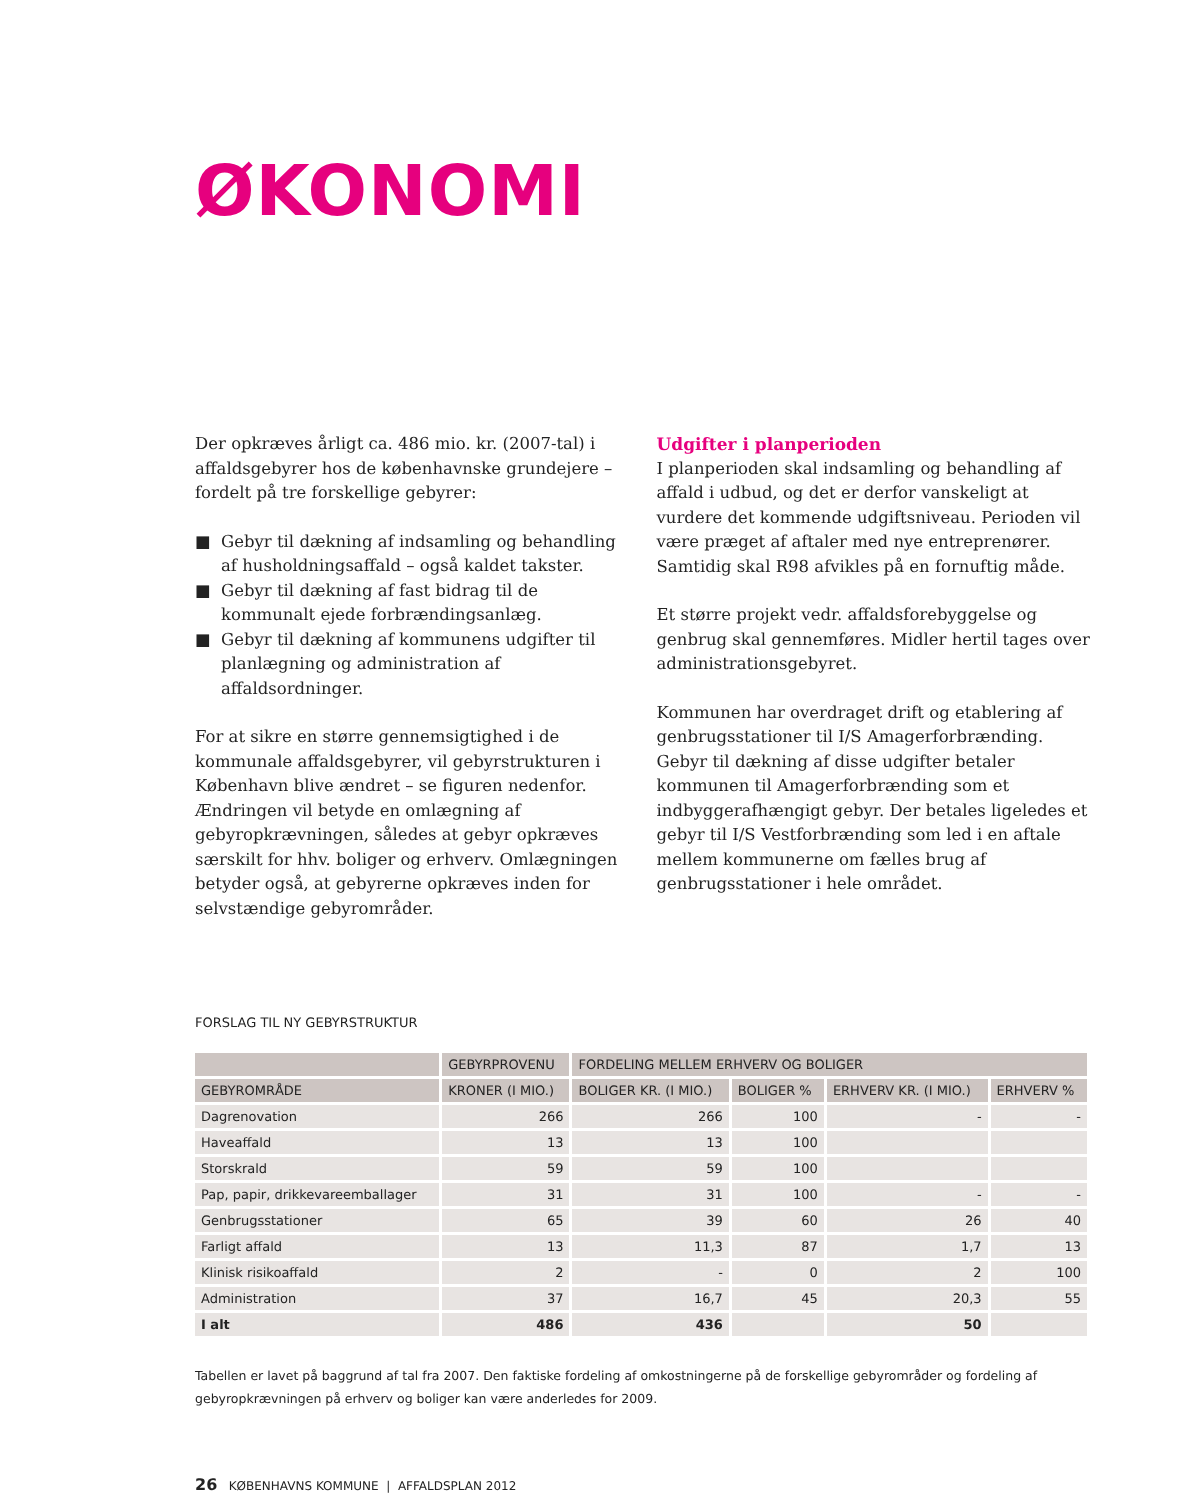ØKONOMI
Der opkræves årligt ca. 486 mio. kr. (2007-tal) i affaldsgebyrer hos de københavnske grundejere – fordelt på tre forskellige gebyrer:
■ Gebyr til dækning af indsamling og behandling af husholdningsaffald – også kaldet takster.
■ Gebyr til dækning af fast bidrag til de kommunalt ejede forbrændingsanlæg.
■ Gebyr til dækning af kommunens udgifter til planlægning og administration af affaldsordninger.
For at sikre en større gennemsigtighed i de kommunale affaldsgebyrer, vil gebyrstrukturen i København blive ændret – se figuren nedenfor. Ændringen vil betyde en omlægning af gebyropkrævningen, således at gebyr opkræves særskilt for hhv. boliger og erhverv. Omlægningen betyder også, at gebyrerne opkræves inden for selvstændige gebyrområder.
Udgifter i planperioden
I planperioden skal indsamling og behandling af affald i udbud, og det er derfor vanskeligt at vurdere det kommende udgiftsniveau. Perioden vil være præget af aftaler med nye entreprenører. Samtidig skal R98 afvikles på en fornuftig måde.
Et større projekt vedr. affaldsforebyggelse og genbrug skal gennemføres. Midler hertil tages over administrationsgebyret.
Kommunen har overdraget drift og etablering af genbrugsstationer til I/S Amagerforbrænding. Gebyr til dækning af disse udgifter betaler kommunen til Amagerforbrænding som et indbyggerafhængigt gebyr. Der betales ligeledes et gebyr til I/S Vestforbrænding som led i en aftale mellem kommunerne om fælles brug af genbrugsstationer i hele området.
FORSLAG TIL NY GEBYRSTRUKTUR
| | GEBYRPROVENU | FORDELING MELLEM ERHVERV OG BOLIGER | | | |
| --- | --- | --- | --- | --- | --- |
| GEBYROMRÅDE | KRONER (I MIO.) | BOLIGER KR. (I MIO.) | BOLIGER % | ERHVERV KR. (I MIO.) | ERHVERV % |
| Dagrenovation | 266 | 266 | 100 | - | - |
| Haveaffald | 13 | 13 | 100 | | |
| Storskrald | 59 | 59 | 100 | | |
| Pap, papir, drikkevareemballager | 31 | 31 | 100 | - | - |
| Genbrugsstationer | 65 | 39 | 60 | 26 | 40 |
| Farligt affald | 13 | 11,3 | 87 | 1,7 | 13 |
| Klinisk risikoaffald | 2 | - | 0 | 2 | 100 |
| Administration | 37 | 16,7 | 45 | 20,3 | 55 |
| I alt | 486 | 436 | | 50 | |
Tabellen er lavet på baggrund af tal fra 2007. Den faktiske fordeling af omkostningerne på de forskellige gebyrområder og fordeling af gebyropkrævningen på erhverv og boliger kan være anderledes for 2009.
26 KØBENHAVNS KOMMUNE | AFFALDSPLAN 2012